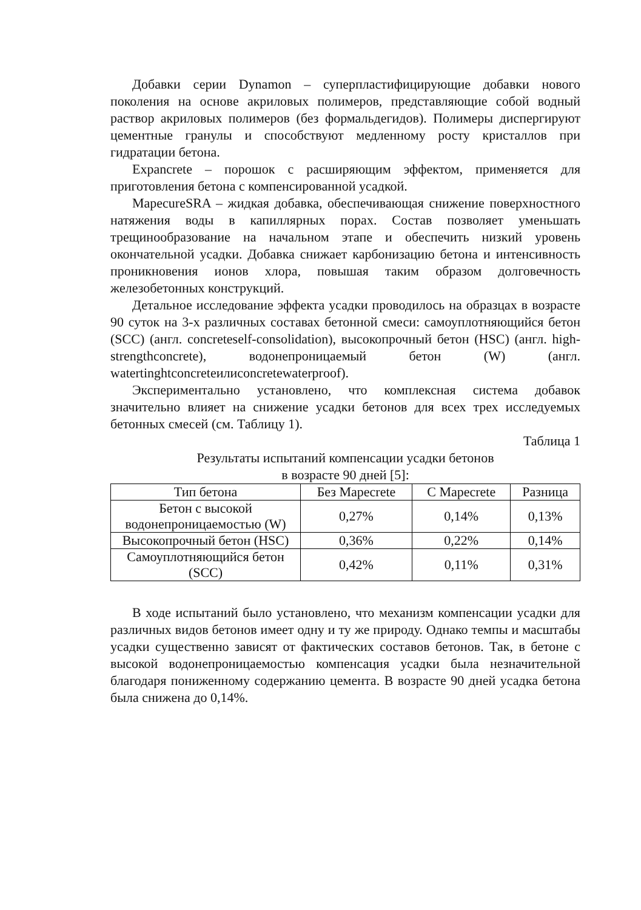Добавки серии Dynamon – суперпластифицирующие добавки нового поколения на основе акриловых полимеров, представляющие собой водный раствор акриловых полимеров (без формальдегидов). Полимеры диспергируют цементные гранулы и способствуют медленному росту кристаллов при гидратации бетона.
Expancrete – порошок с расширяющим эффектом, применяется для приготовления бетона с компенсированной усадкой.
MapecureSRA – жидкая добавка, обеспечивающая снижение поверхностного натяжения воды в капиллярных порах. Состав позволяет уменьшать трещинообразование на начальном этапе и обеспечить низкий уровень окончательной усадки. Добавка снижает карбонизацию бетона и интенсивность проникновения ионов хлора, повышая таким образом долговечность железобетонных конструкций.
Детальное исследование эффекта усадки проводилось на образцах в возрасте 90 суток на 3-х различных составах бетонной смеси: самоуплотняющийся бетон (SCC) (англ. concreteself-consolidation), высокопрочный бетон (HSC) (англ. high-strengthconcrete), водонепроницаемый бетон (W) (англ. watertinghtconcreteилиconcretewaterproof).
Экспериментально установлено, что комплексная система добавок значительно влияет на снижение усадки бетонов для всех трех исследуемых бетонных смесей (см. Таблицу 1).
Таблица 1
Результаты испытаний компенсации усадки бетонов
в возрасте 90 дней [5]:
| Тип бетона | Без Mapecrete | С Mapecrete | Разница |
| --- | --- | --- | --- |
| Бетон с высокой водонепроницаемостью (W) | 0,27% | 0,14% | 0,13% |
| Высокопрочный бетон (HSC) | 0,36% | 0,22% | 0,14% |
| Самоуплотняющийся бетон (SCC) | 0,42% | 0,11% | 0,31% |
В ходе испытаний было установлено, что механизм компенсации усадки для различных видов бетонов имеет одну и ту же природу. Однако темпы и масштабы усадки существенно зависят от фактических составов бетонов. Так, в бетоне с высокой водонепроницаемостью компенсация усадки была незначительной благодаря пониженному содержанию цемента. В возрасте 90 дней усадка бетона была снижена до 0,14%.